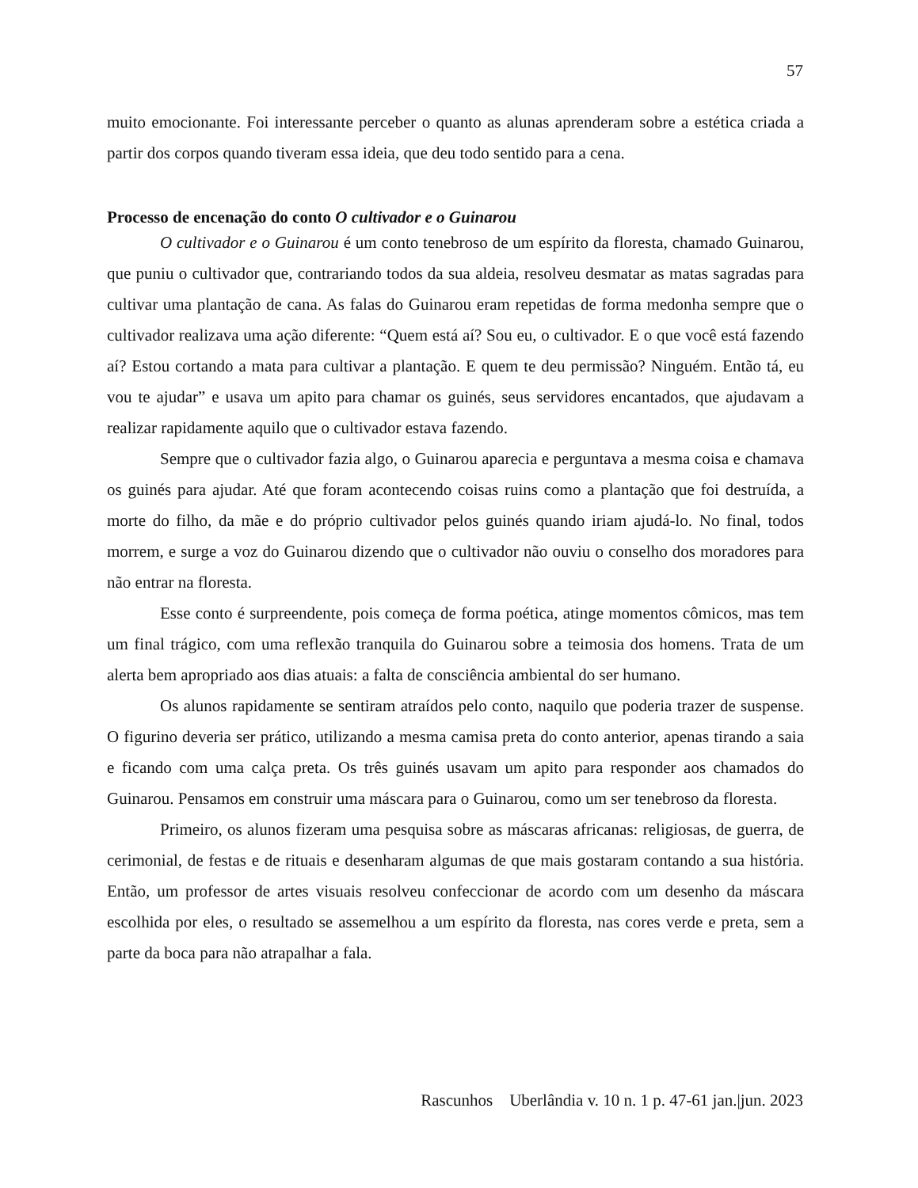57
muito emocionante. Foi interessante perceber o quanto as alunas aprenderam sobre a estética criada a partir dos corpos quando tiveram essa ideia, que deu todo sentido para a cena.
Processo de encenação do conto O cultivador e o Guinarou
O cultivador e o Guinarou é um conto tenebroso de um espírito da floresta, chamado Guinarou, que puniu o cultivador que, contrariando todos da sua aldeia, resolveu desmatar as matas sagradas para cultivar uma plantação de cana. As falas do Guinarou eram repetidas de forma medonha sempre que o cultivador realizava uma ação diferente: “Quem está aí? Sou eu, o cultivador. E o que você está fazendo aí? Estou cortando a mata para cultivar a plantação. E quem te deu permissão? Ninguém. Então tá, eu vou te ajudar” e usava um apito para chamar os guinés, seus servidores encantados, que ajudavam a realizar rapidamente aquilo que o cultivador estava fazendo.
Sempre que o cultivador fazia algo, o Guinarou aparecia e perguntava a mesma coisa e chamava os guinés para ajudar. Até que foram acontecendo coisas ruins como a plantação que foi destruída, a morte do filho, da mãe e do próprio cultivador pelos guinés quando iriam ajudá-lo. No final, todos morrem, e surge a voz do Guinarou dizendo que o cultivador não ouviu o conselho dos moradores para não entrar na floresta.
Esse conto é surpreendente, pois começa de forma poética, atinge momentos cômicos, mas tem um final trágico, com uma reflexão tranquila do Guinarou sobre a teimosia dos homens. Trata de um alerta bem apropriado aos dias atuais: a falta de consciência ambiental do ser humano.
Os alunos rapidamente se sentiram atraídos pelo conto, naquilo que poderia trazer de suspense. O figurino deveria ser prático, utilizando a mesma camisa preta do conto anterior, apenas tirando a saia e ficando com uma calça preta. Os três guinés usavam um apito para responder aos chamados do Guinarou. Pensamos em construir uma máscara para o Guinarou, como um ser tenebroso da floresta.
Primeiro, os alunos fizeram uma pesquisa sobre as máscaras africanas: religiosas, de guerra, de cerimonial, de festas e de rituais e desenharam algumas de que mais gostaram contando a sua história. Então, um professor de artes visuais resolveu confeccionar de acordo com um desenho da máscara escolhida por eles, o resultado se assemelhou a um espírito da floresta, nas cores verde e preta, sem a parte da boca para não atrapalhar a fala.
Rascunhos Uberlândia v. 10 n. 1 p. 47-61 jan.|jun. 2023